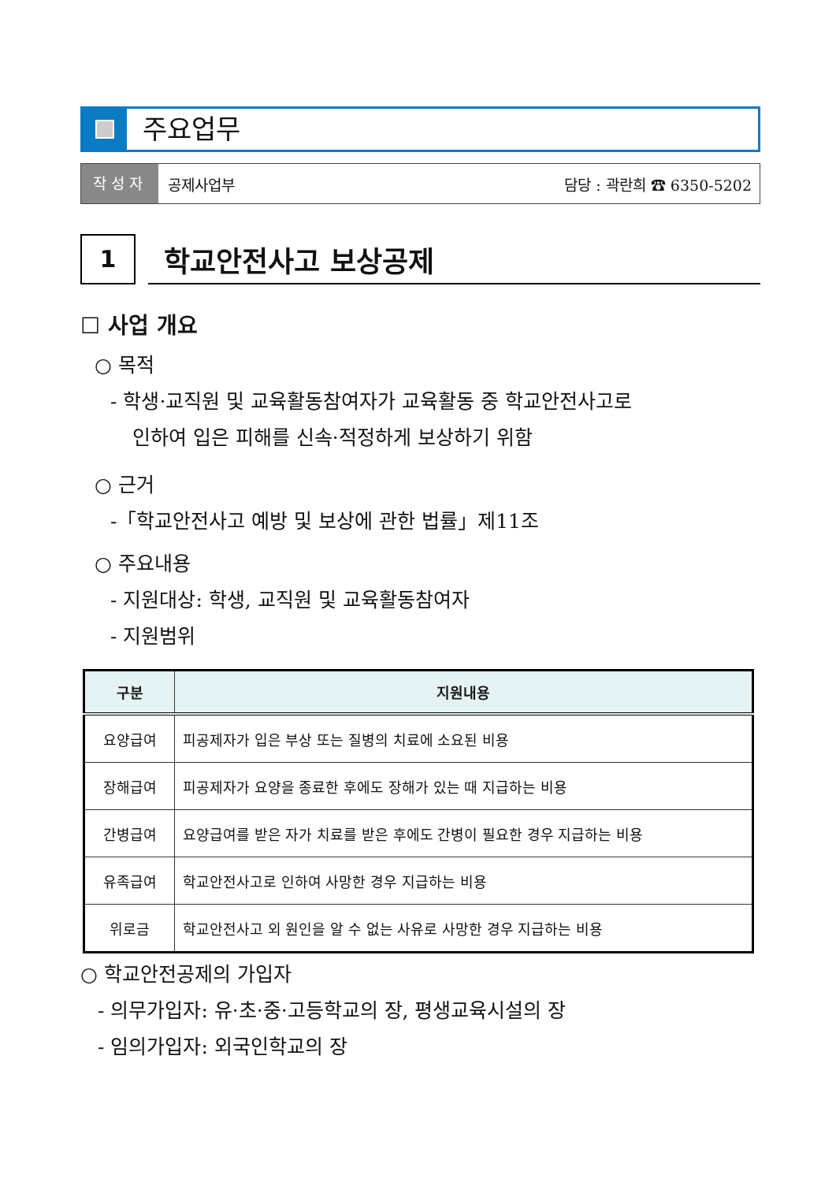주요업무
작성자
공제사업부 담당 : 곽란희 ☎ 6350-5202
1
학교안전사고 보상공제
☐ 사업 개요
○ 목적
- 학생·교직원 및 교육활동참여자가 교육활동 중 학교안전사고로
인하여 입은 피해를 신속·적정하게 보상하기 위함
○ 근거
-「학교안전사고 예방 및 보상에 관한 법률」제11조
○ 주요내용
- 지원대상: 학생, 교직원 및 교육활동참여자
- 지원범위
| 구분 | 지원내용 |
| --- | --- |
| 요양급여 | 피공제자가 입은 부상 또는 질병의 치료에 소요된 비용 |
| 장해급여 | 피공제자가 요양을 종료한 후에도 장해가 있는 때 지급하는 비용 |
| 간병급여 | 요양급여를 받은 자가 치료를 받은 후에도 간병이 필요한 경우 지급하는 비용 |
| 유족급여 | 학교안전사고로 인하여 사망한 경우 지급하는 비용 |
| 위로금 | 학교안전사고 외 원인을 알 수 없는 사유로 사망한 경우 지급하는 비용 |
○ 학교안전공제의 가입자
- 의무가입자: 유·초·중·고등학교의 장, 평생교육시설의 장
- 임의가입자: 외국인학교의 장